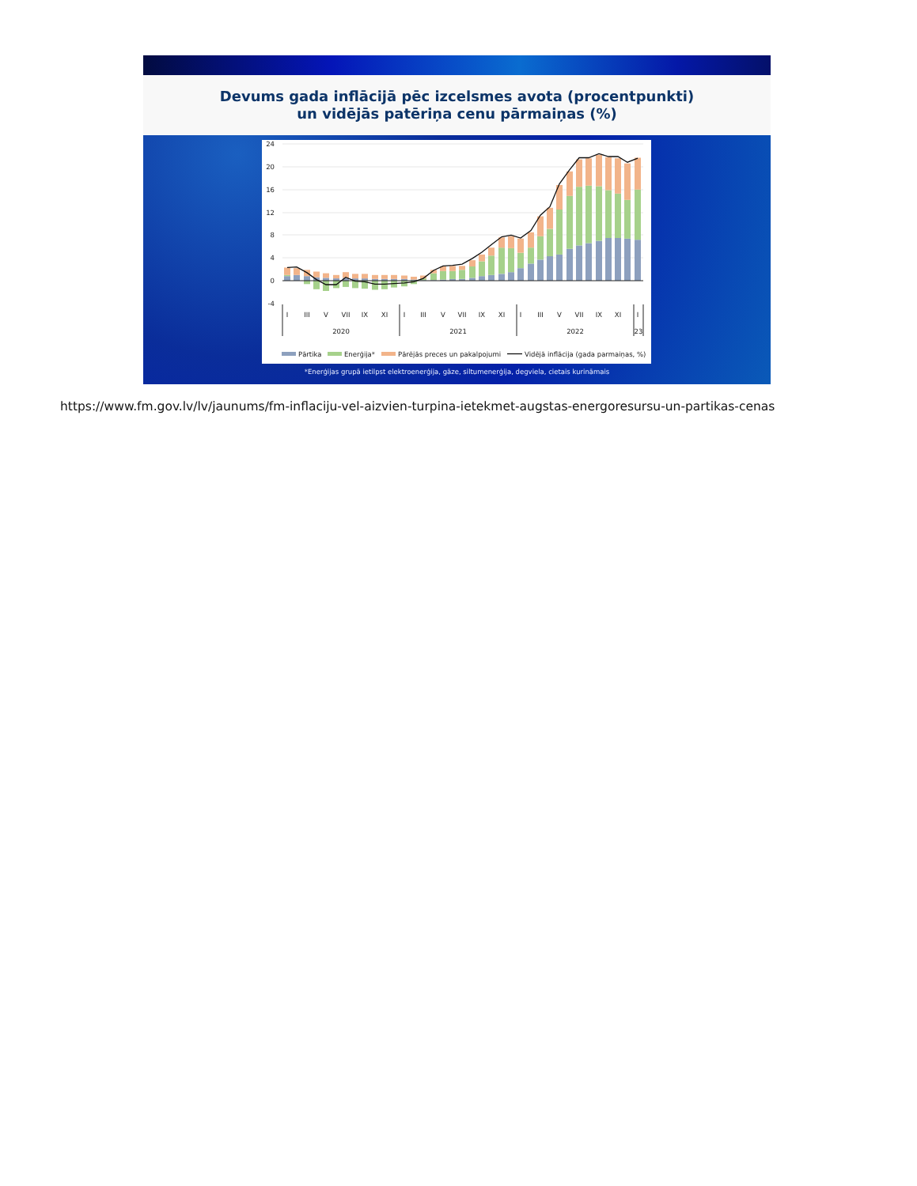Devums gada inflācijā pēc izcelsmes avota (procentpunkti)
un vidējās patēriņa cenu pārmaiņas (%)
24
20
16
12
8
4
0
-4
I
III
V
VII
IX
XI
I
III
V
VII
IX
XI
I
III
V
VII
IX
XI
I
2020
2021
2022
23
Pārtika
Enerģija*
Pārējās preces un pakalpojumi
Vidējā inflācija (gada parmaiņas, %)
*Enerģijas grupā ietilpst elektroenerģija, gāze, siltumenerģija, degviela, cietais kurināmais
https://www.fm.gov.lv/lv/jaunums/fm-inflaciju-vel-aizvien-turpina-ietekmet-augstas-energoresursu-un-partikas-cenas